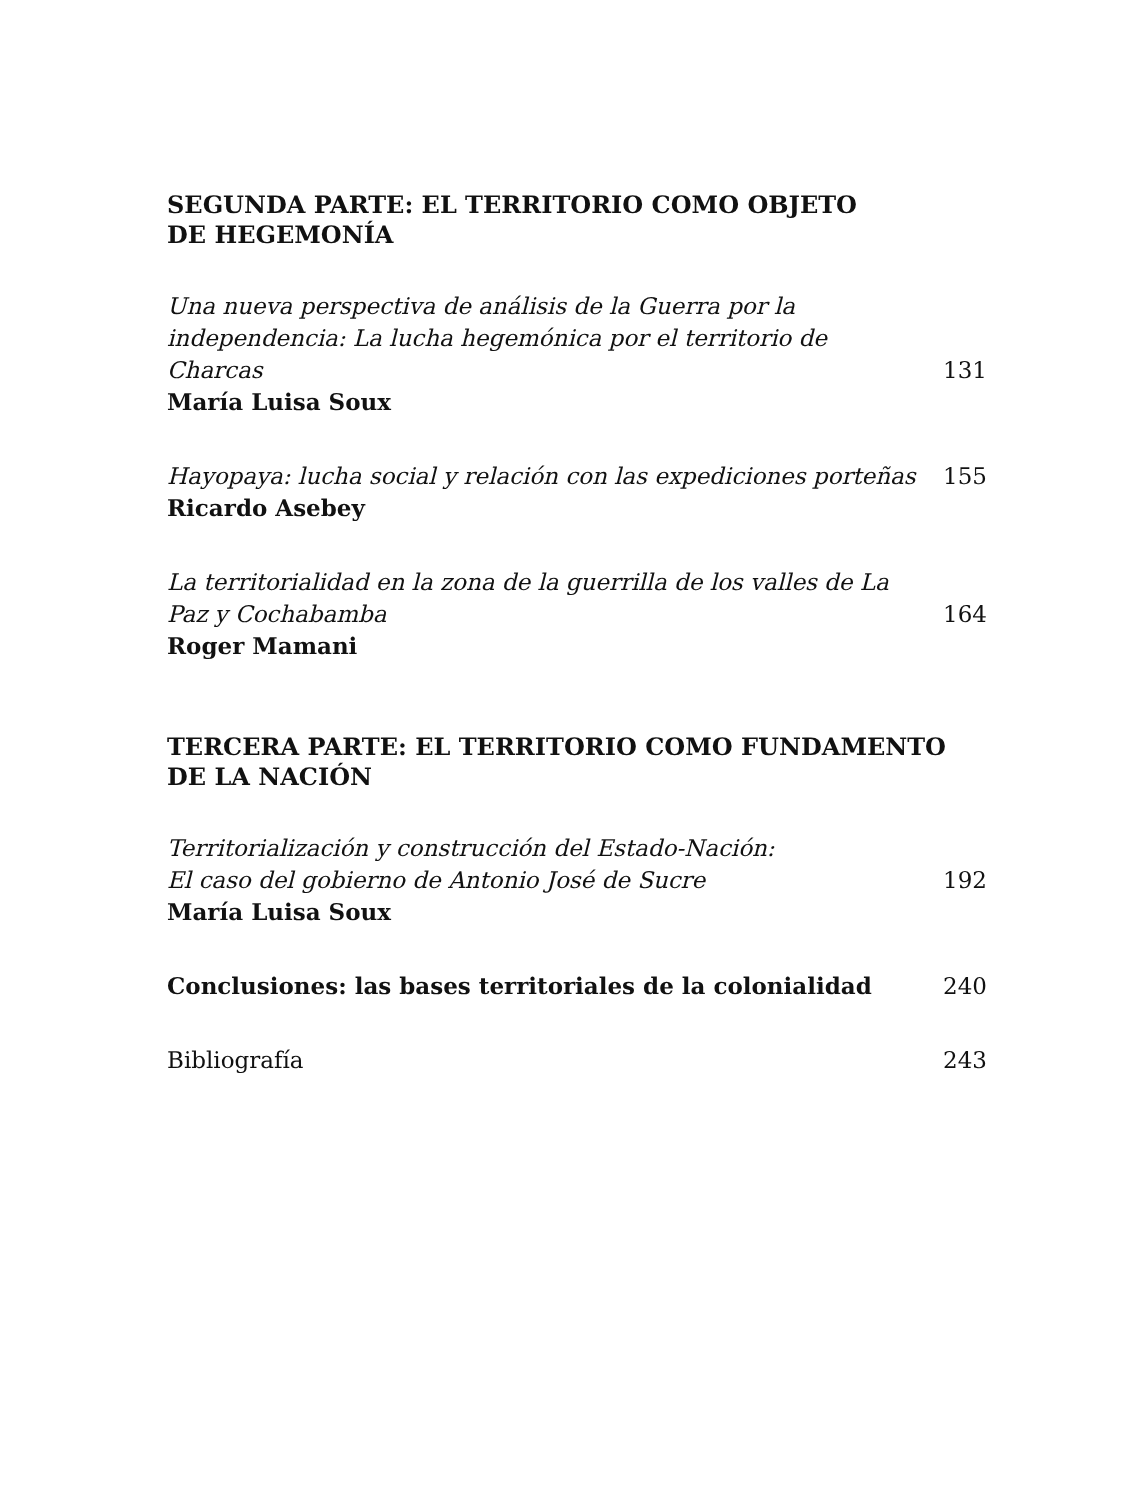SEGUNDA PARTE: EL TERRITORIO COMO OBJETO
DE HEGEMONÍA
Una nueva perspectiva de análisis de la Guerra por la independencia: La lucha hegemónica por el territorio de Charcas
131
María Luisa Soux
Hayopaya: lucha social y relación con las expediciones porteñas
155
Ricardo Asebey
La territorialidad en la zona de la guerrilla de los valles de La Paz y Cochabamba
164
Roger Mamani
TERCERA PARTE: EL TERRITORIO COMO FUNDAMENTO
DE LA NACIÓN
Territorialización y construcción del Estado-Nación:
El caso del gobierno de Antonio José de Sucre
192
María Luisa Soux
Conclusiones: las bases territoriales de la colonialidad
240
Bibliografía
243